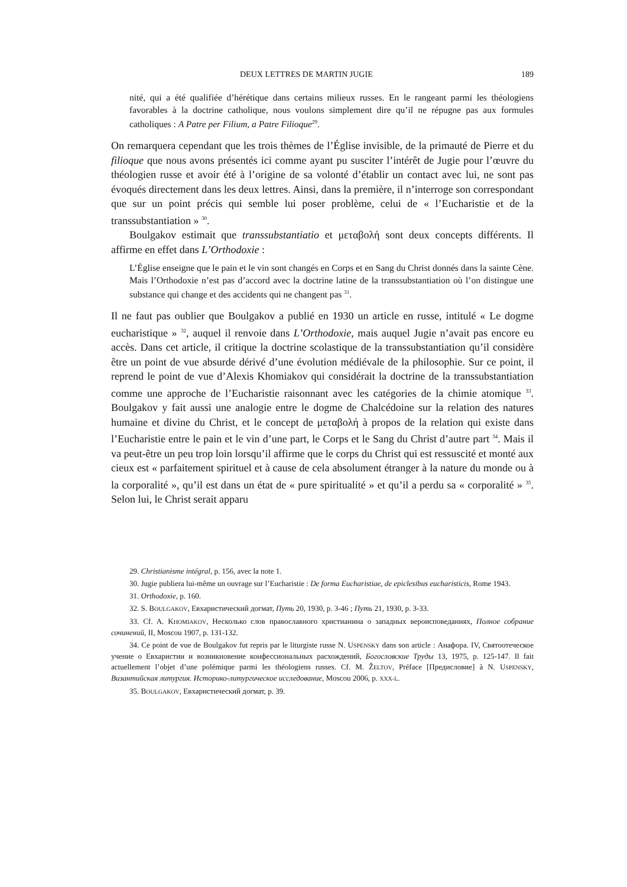DEUX LETTRES DE MARTIN JUGIE 189
nité, qui a été qualifiée d’hérétique dans certains milieux russes. En le rangeant parmi les théologiens favorables à la doctrine catholique, nous voulons simplement dire qu’il ne répugne pas aux formules catholiques : A Patre per Filium, a Patre Filioque<sup>29</sup>.
On remarquera cependant que les trois thèmes de l’Église invisible, de la primauté de Pierre et du filioque que nous avons présentés ici comme ayant pu susciter l’intérêt de Jugie pour l’œuvre du théologien russe et avoir été à l’origine de sa volonté d’établir un contact avec lui, ne sont pas évoqués directement dans les deux lettres. Ainsi, dans la première, il n’interroge son correspondant que sur un point précis qui semble lui poser problème, celui de « l’Eucharistie et de la transsubstantiation » <sup>30</sup>.
Boulgakov estimait que transsubstantiatio et μεταβολή sont deux concepts différents. Il affirme en effet dans L’Orthodoxie :
L’Église enseigne que le pain et le vin sont changés en Corps et en Sang du Christ donnés dans la sainte Cène. Mais l’Orthodoxie n’est pas d’accord avec la doctrine latine de la transsubstantiation où l’on distingue une substance qui change et des accidents qui ne changent pas <sup>31</sup>.
Il ne faut pas oublier que Boulgakov a publié en 1930 un article en russe, intitulé « Le dogme eucharistique » <sup>32</sup>, auquel il renvoie dans L’Orthodoxie, mais auquel Jugie n’avait pas encore eu accès. Dans cet article, il critique la doctrine scolastique de la transsubstantiation qu’il considère être un point de vue absurde dérivé d’une évolution médiévale de la philosophie. Sur ce point, il reprend le point de vue d’Alexis Khomiakov qui considérait la doctrine de la transsubstantiation comme une approche de l’Eucharistie raisonnant avec les catégories de la chimie atomique <sup>33</sup>. Boulgakov y fait aussi une analogie entre le dogme de Chalcédoine sur la relation des natures humaine et divine du Christ, et le concept de μεταβολή à propos de la relation qui existe dans l’Eucharistie entre le pain et le vin d’une part, le Corps et le Sang du Christ d’autre part <sup>34</sup>. Mais il va peut-être un peu trop loin lorsqu’il affirme que le corps du Christ qui est ressuscité et monté aux cieux est « parfaitement spirituel et à cause de cela absolument étranger à la nature du monde ou à la corporalité », qu’il est dans un état de « pure spiritualité » et qu’il a perdu sa « corporalité » <sup>35</sup>. Selon lui, le Christ serait apparu
29. Christianisme intégral, p. 156, avec la note 1.
30. Jugie publiera lui-même un ouvrage sur l’Eucharistie : De forma Eucharistiae, de epiclesibus eucharisticis, Rome 1943.
31. Orthodoxie, p. 160.
32. S. BOULGAKOV, Евхаристический догмат, Путь 20, 1930, p. 3-46 ; Путь 21, 1930, p. 3-33.
33. Cf. A. KHOMIAKOV, Несколько слов православного христианина о западных вероисповеданиях, Полное собрание сочинений, II, Moscou 1907, p. 131-132.
34. Ce point de vue de Boulgakov fut repris par le liturgiste russe N. USPENSKY dans son article : Анафора. IV, Святоотеческое учение о Евхаристии и возникновение конфессиональных расхождений, Богословские Труды 13, 1975, p. 125-147. Il fait actuellement l’objet d’une polémique parmi les théologiens russes. Cf. M. ŽELTOV, Préface [Предисловие] à N. USPENSKY, Византийская литургия. Историко-литургическое исследование, Moscou 2006, p. XXX-L.
35. BOULGAKOV, Евхаристический догмат, p. 39.